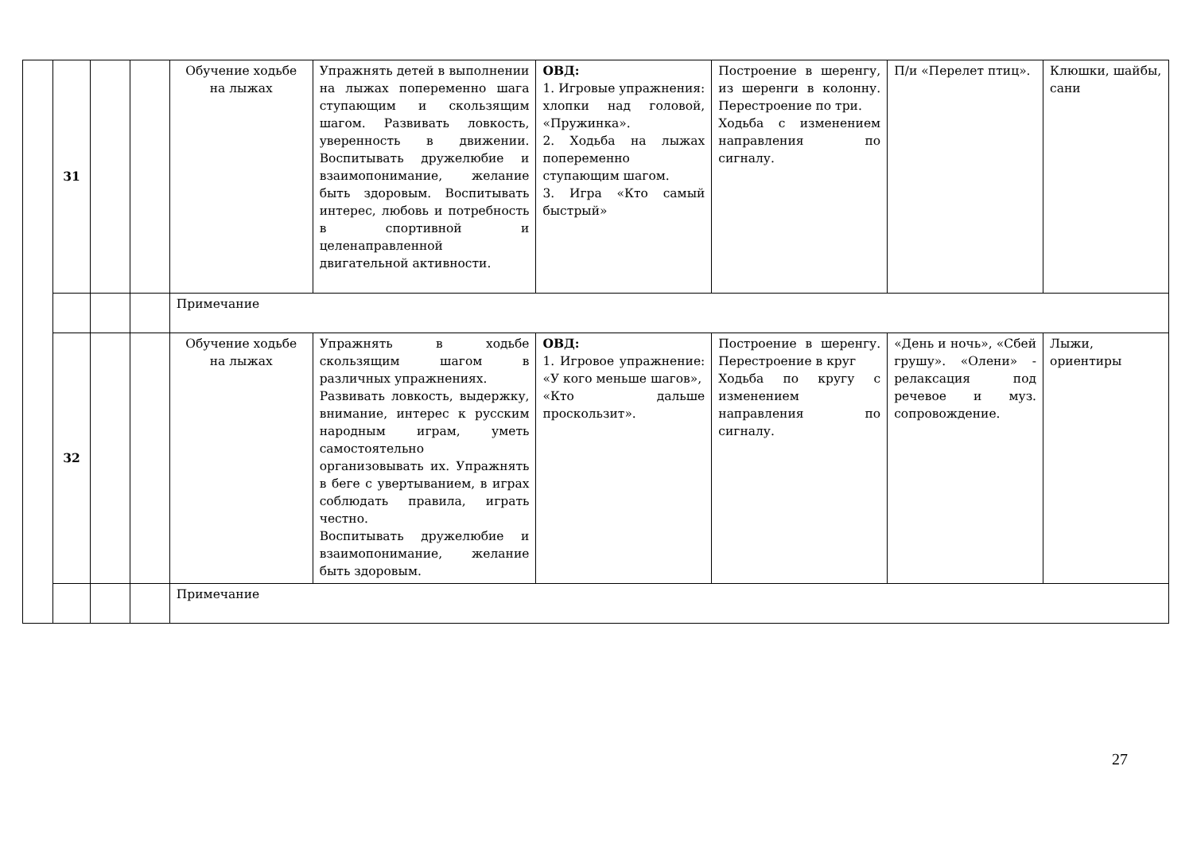| | 31 | | | Обучение ходьбе на лыжах | Упражнять детей в выполнении на лыжах попеременно шага ступающим и скользящим шагом. Развивать ловкость, уверенность в движении. Воспитывать дружелюбие и взаимопонимание, желание быть здоровым. Воспитывать интерес, любовь и потребность в спортивной и целенаправленной двигательной активности. | ОВД: 1. Игровые упражнения: хлопки над головой, «Пружинка». 2. Ходьба на лыжах попеременно ступающим шагом. 3. Игра «Кто самый быстрый» | Построение в шеренгу, из шеренги в колонну. Перестроение по три. Ходьба с изменением направления по сигналу. | П/и «Перелет птиц». | Клюшки, шайбы, сани |
| | | | | Примечание | | | | | |
| | 32 | | | Обучение ходьбе на лыжах | Упражнять в ходьбе скользящим шагом в различных упражнениях. Развивать ловкость, выдержку, внимание, интерес к русским народным играм, уметь самостоятельно организовывать их. Упражнять в беге с увертыванием, в играх соблюдать правила, играть честно. Воспитывать дружелюбие и взаимопонимание, желание быть здоровым. | ОВД: 1. Игровое упражнение: «У кого меньше шагов», «Кто дальше проскользит». | Построение в шеренгу. Перестроение в круг Ходьба по кругу с изменением направления по сигналу. | «День и ночь», «Сбей грушу». «Олени» - релаксация под речевое и муз. сопровождение. | Лыжи, ориентиры |
| | | | | Примечание | | | | | |
27